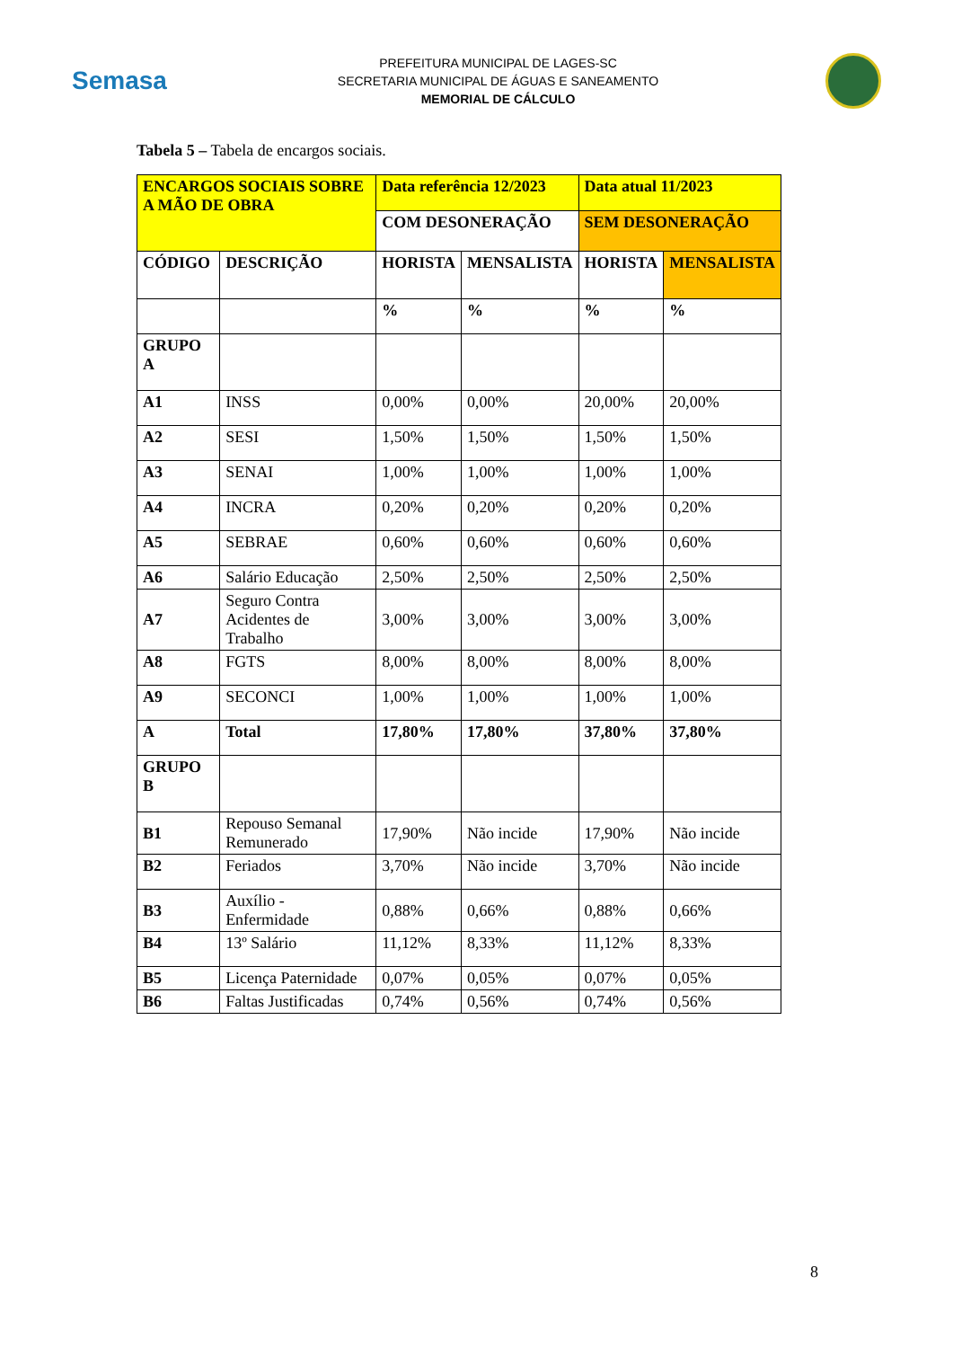Semasa
PREFEITURA MUNICIPAL DE LAGES-SC
SECRETARIA MUNICIPAL DE ÁGUAS E SANEAMENTO
MEMORIAL DE CÁLCULO
Tabela 5 – Tabela de encargos sociais.
| ENCARGOS SOCIAIS SOBRE A MÃO DE OBRA | | Data referência 12/2023 | | Data atual 11/2023 | |
| --- | --- | --- | --- | --- | --- |
| | | COM DESONERAÇÃO | | SEM DESONERAÇÃO | |
| CÓDIGO | DESCRIÇÃO | HORISTA | MENSALISTA | HORISTA | MENSALISTA |
| | | % | % | % | % |
| GRUPO A | | | | | |
| A1 | INSS | 0,00% | 0,00% | 20,00% | 20,00% |
| A2 | SESI | 1,50% | 1,50% | 1,50% | 1,50% |
| A3 | SENAI | 1,00% | 1,00% | 1,00% | 1,00% |
| A4 | INCRA | 0,20% | 0,20% | 0,20% | 0,20% |
| A5 | SEBRAE | 0,60% | 0,60% | 0,60% | 0,60% |
| A6 | Salário Educação | 2,50% | 2,50% | 2,50% | 2,50% |
| A7 | Seguro Contra Acidentes de Trabalho | 3,00% | 3,00% | 3,00% | 3,00% |
| A8 | FGTS | 8,00% | 8,00% | 8,00% | 8,00% |
| A9 | SECONCI | 1,00% | 1,00% | 1,00% | 1,00% |
| A | Total | 17,80% | 17,80% | 37,80% | 37,80% |
| GRUPO B | | | | | |
| B1 | Repouso Semanal Remunerado | 17,90% | Não incide | 17,90% | Não incide |
| B2 | Feriados | 3,70% | Não incide | 3,70% | Não incide |
| B3 | Auxílio - Enfermidade | 0,88% | 0,66% | 0,88% | 0,66% |
| B4 | 13º Salário | 11,12% | 8,33% | 11,12% | 8,33% |
| B5 | Licença Paternidade | 0,07% | 0,05% | 0,07% | 0,05% |
| B6 | Faltas Justificadas | 0,74% | 0,56% | 0,74% | 0,56% |
8